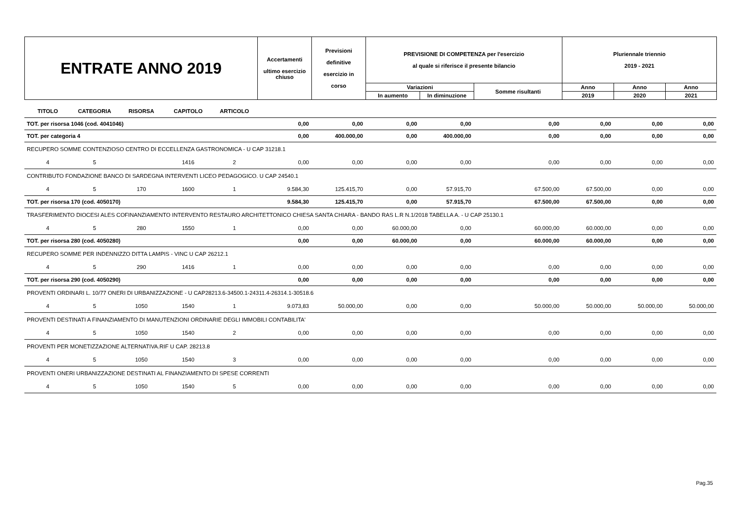| ENTRATE ANNO 2019 | Accertamenti ultimo esercizio chiuso | Previsioni definitive esercizio in corso | PREVISIONE DI COMPETENZA per l'esercizio al quale si riferisce il presente bilancio | | | Pluriennale triennio 2019 - 2021 | | |
| | | | Variazioni | | Somme risultanti | Anno | Anno | Anno |
| | | | In aumento | In diminuzione | | 2019 | 2020 | 2021 |
| TITOLO | CATEGORIA | RISORSA | CAPITOLO | ARTICOLO | | | | | | | | |
| TOT. per risorsa 1046 (cod. 4041046) | | | | | 0,00 | 0,00 | 0,00 | 0,00 | 0,00 | 0,00 | 0,00 | 0,00 |
| TOT. per categoria 4 | | | | | 0,00 | 400.000,00 | 0,00 | 400.000,00 | 0,00 | 0,00 | 0,00 | 0,00 |
| RECUPERO SOMME CONTENZIOSO CENTRO DI ECCELLENZA GASTRONOMICA - U CAP 31218.1 | | | | | | | | | | | | |
| 4 | 5 | | 1416 | 2 | 0,00 | 0,00 | 0,00 | 0,00 | 0,00 | 0,00 | 0,00 | 0,00 |
| CONTRIBUTO FONDAZIONE BANCO DI SARDEGNA INTERVENTI LICEO PEDAGOGICO. U CAP 24540.1 | | | | | | | | | | | | |
| 4 | 5 | 170 | 1600 | 1 | 9.584,30 | 125.415,70 | 0,00 | 57.915,70 | 67.500,00 | 67.500,00 | 0,00 | 0,00 |
| TOT. per risorsa 170 (cod. 4050170) | | | | | 9.584,30 | 125.415,70 | 0,00 | 57.915,70 | 67.500,00 | 67.500,00 | 0,00 | 0,00 |
| TRASFERIMENTO DIOCESI ALES COFINANZIAMENTO INTERVENTO RESTAURO ARCHITETTONICO CHIESA SANTA CHIARA - BANDO RAS L.R N.1/2018 TABELLA A. - U CAP 25130.1 | | | | | | | | | | | | |
| 4 | 5 | 280 | 1550 | 1 | 0,00 | 0,00 | 60.000,00 | 0,00 | 60.000,00 | 60.000,00 | 0,00 | 0,00 |
| TOT. per risorsa 280 (cod. 4050280) | | | | | 0,00 | 0,00 | 60.000,00 | 0,00 | 60.000,00 | 60.000,00 | 0,00 | 0,00 |
| RECUPERO SOMME PER INDENNIZZO DITTA LAMPIS - VINC U CAP 26212.1 | | | | | | | | | | | | |
| 4 | 5 | 290 | 1416 | 1 | 0,00 | 0,00 | 0,00 | 0,00 | 0,00 | 0,00 | 0,00 | 0,00 |
| TOT. per risorsa 290 (cod. 4050290) | | | | | 0,00 | 0,00 | 0,00 | 0,00 | 0,00 | 0,00 | 0,00 | 0,00 |
| PROVENTI ORDINARI L. 10/77 ONERI DI URBANIZZAZIONE - U CAP28213.6-34500.1-24311.4-26314.1-30518.6 | | | | | | | | | | | | |
| 4 | 5 | 1050 | 1540 | 1 | 9.073,83 | 50.000,00 | 0,00 | 0,00 | 50.000,00 | 50.000,00 | 50.000,00 | 50.000,00 |
| PROVENTI DESTINATI A FINANZIAMENTO DI MANUTENZIONI ORDINARIE DEGLI IMMOBILI CONTABILITA' | | | | | | | | | | | | |
| 4 | 5 | 1050 | 1540 | 2 | 0,00 | 0,00 | 0,00 | 0,00 | 0,00 | 0,00 | 0,00 | 0,00 |
| PROVENTI PER MONETIZZAZIONE ALTERNATIVA.RIF U CAP. 28213.8 | | | | | | | | | | | | |
| 4 | 5 | 1050 | 1540 | 3 | 0,00 | 0,00 | 0,00 | 0,00 | 0,00 | 0,00 | 0,00 | 0,00 |
| PROVENTI ONERI URBANIZZAZIONE DESTINATI AL FINANZIAMENTO DI SPESE CORRENTI | | | | | | | | | | | | |
| 4 | 5 | 1050 | 1540 | 5 | 0,00 | 0,00 | 0,00 | 0,00 | 0,00 | 0,00 | 0,00 | 0,00 |
Pag.35